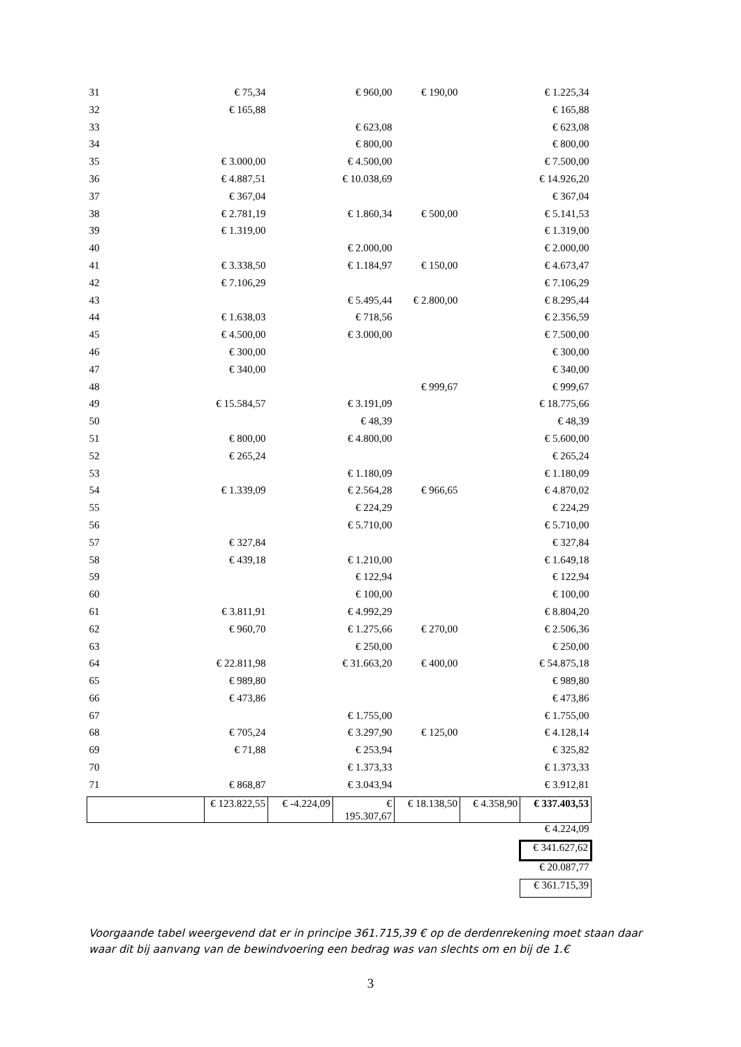| 31 | € 75,34 | | € 960,00 | € 190,00 | | € 1.225,34 |
| 32 | € 165,88 | | | | | € 165,88 |
| 33 | | | € 623,08 | | | € 623,08 |
| 34 | | | € 800,00 | | | € 800,00 |
| 35 | € 3.000,00 | | € 4.500,00 | | | € 7.500,00 |
| 36 | € 4.887,51 | | € 10.038,69 | | | € 14.926,20 |
| 37 | € 367,04 | | | | | € 367,04 |
| 38 | € 2.781,19 | | € 1.860,34 | € 500,00 | | € 5.141,53 |
| 39 | € 1.319,00 | | | | | € 1.319,00 |
| 40 | | | € 2.000,00 | | | € 2.000,00 |
| 41 | € 3.338,50 | | € 1.184,97 | € 150,00 | | € 4.673,47 |
| 42 | € 7.106,29 | | | | | € 7.106,29 |
| 43 | | | € 5.495,44 | € 2.800,00 | | € 8.295,44 |
| 44 | € 1.638,03 | | € 718,56 | | | € 2.356,59 |
| 45 | € 4.500,00 | | € 3.000,00 | | | € 7.500,00 |
| 46 | € 300,00 | | | | | € 300,00 |
| 47 | € 340,00 | | | | | € 340,00 |
| 48 | | | | € 999,67 | | € 999,67 |
| 49 | € 15.584,57 | | € 3.191,09 | | | € 18.775,66 |
| 50 | | | € 48,39 | | | € 48,39 |
| 51 | € 800,00 | | € 4.800,00 | | | € 5.600,00 |
| 52 | € 265,24 | | | | | € 265,24 |
| 53 | | | € 1.180,09 | | | € 1.180,09 |
| 54 | € 1.339,09 | | € 2.564,28 | € 966,65 | | € 4.870,02 |
| 55 | | | € 224,29 | | | € 224,29 |
| 56 | | | € 5.710,00 | | | € 5.710,00 |
| 57 | € 327,84 | | | | | € 327,84 |
| 58 | € 439,18 | | € 1.210,00 | | | € 1.649,18 |
| 59 | | | € 122,94 | | | € 122,94 |
| 60 | | | € 100,00 | | | € 100,00 |
| 61 | € 3.811,91 | | € 4.992,29 | | | € 8.804,20 |
| 62 | € 960,70 | | € 1.275,66 | € 270,00 | | € 2.506,36 |
| 63 | | | € 250,00 | | | € 250,00 |
| 64 | € 22.811,98 | | € 31.663,20 | € 400,00 | | € 54.875,18 |
| 65 | € 989,80 | | | | | € 989,80 |
| 66 | € 473,86 | | | | | € 473,86 |
| 67 | | | € 1.755,00 | | | € 1.755,00 |
| 68 | € 705,24 | | € 3.297,90 | € 125,00 | | € 4.128,14 |
| 69 | € 71,88 | | € 253,94 | | | € 325,82 |
| 70 | | | € 1.373,33 | | | € 1.373,33 |
| 71 | € 868,87 | | € 3.043,94 | | | € 3.912,81 |
| | € 123.822,55 | € -4.224,09 | € 195.307,67 | € 18.138,50 | € 4.358,90 | € 337.403,53 |
| | | | | | | € 4.224,09 |
| | | | | | | € 341.627,62 |
| | | | | | | € 20.087,77 |
| | | | | | | € 361.715,39 |
Voorgaande tabel weergevend dat er in principe 361.715,39 € op de derdenrekening moet staan daar waar dit bij aanvang van de bewindvoering een bedrag was van slechts om en bij de 1.€
3